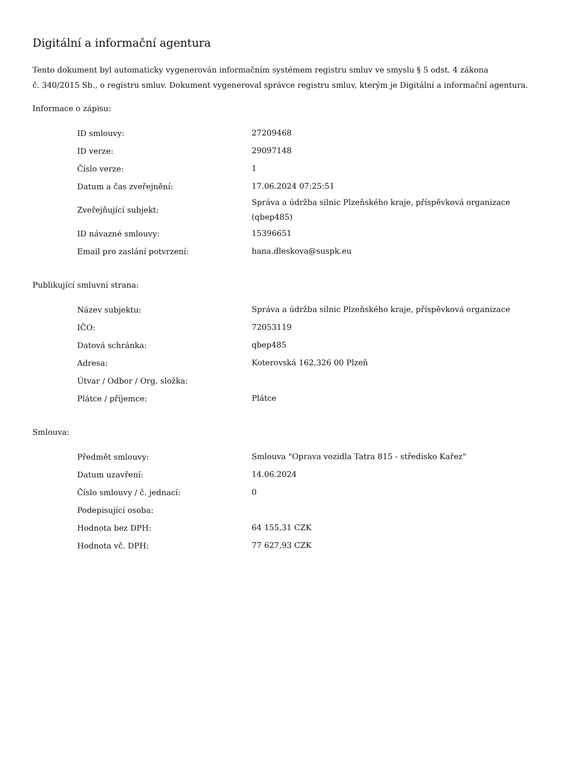Digitální a informační agentura
Tento dokument byl automaticky vygenerován informačním systémem registru smluv ve smyslu § 5 odst. 4 zákona
č. 340/2015 Sb., o registru smluv. Dokument vygeneroval správce registru smluv, kterým je Digitální a informační agentura.
Informace o zápisu:
| ID smlouvy: | 27209468 |
| ID verze: | 29097148 |
| Číslo verze: | 1 |
| Datum a čas zveřejnění: | 17.06.2024 07:25:51 |
| Zveřejňující subjekt: | Správa a údržba silnic Plzeňského kraje, příspěvková organizace (qbep485) |
| ID návazné smlouvy: | 15396651 |
| Email pro zaslání potvrzení: | hana.dleskova@suspk.eu |
Publikující smluvní strana:
| Název subjektu: | Správa a údržba silnic Plzeňského kraje, příspěvková organizace |
| IČO: | 72053119 |
| Datová schránka: | qbep485 |
| Adresa: | Koterovská 162,326 00 Plzeň |
| Útvar / Odbor / Org. složka: | |
| Plátce / příjemce: | Plátce |
Smlouva:
| Předmět smlouvy: | Smlouva "Oprava vozidla Tatra 815 - středisko Kařez" |
| Datum uzavření: | 14.06.2024 |
| Číslo smlouvy / č. jednací: | 0 |
| Podepisující osoba: | |
| Hodnota bez DPH: | 64 155,31 CZK |
| Hodnota vč. DPH: | 77 627,93 CZK |